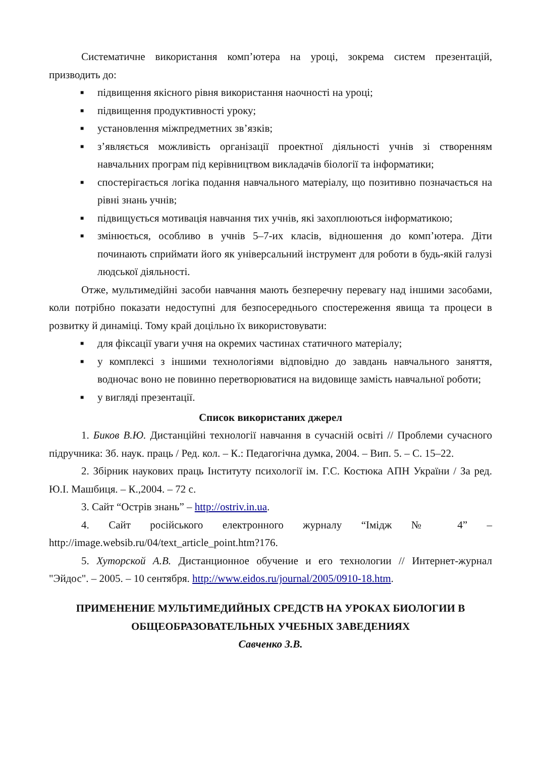Систематичне використання комп’ютера на уроці, зокрема систем презентацій, призводить до:
■ підвищення якісного рівня використання наочності на уроці;
■ підвищення продуктивності уроку;
■ установлення міжпредметних зв’язків;
■ з’являється можливість організації проектної діяльності учнів зі створенням навчальних програм під керівництвом викладачів біології та інформатики;
■ спостерігається логіка подання навчального матеріалу, що позитивно позначається на рівні знань учнів;
■ підвищується мотивація навчання тих учнів, які захоплюються інформатикою;
■ змінюється, особливо в учнів 5–7-их класів, відношення до комп’ютера. Діти починають сприймати його як універсальний інструмент для роботи в будь-якій галузі людської діяльності.
Отже, мультимедійні засоби навчання мають безперечну перевагу над іншими засобами, коли потрібно показати недоступні для безпосереднього спостереження явища та процеси в розвитку й динаміці. Тому край доцільно їх використовувати:
■ для фіксації уваги учня на окремих частинах статичного матеріалу;
■ у комплексі з іншими технологіями відповідно до завдань навчального заняття, водночас воно не повинно перетворюватися на видовище замість навчальної роботи;
■ у вигляді презентації.
Список використаних джерел
1. Биков В.Ю. Дистанційні технології навчання в сучасній освіті // Проблеми сучасного підручника: Зб. наук. праць / Ред. кол. – К.: Педагогічна думка, 2004. – Вип. 5. – С. 15–22.
2. Збірник наукових праць Інституту психології ім. Г.С. Костюка АПН України / За ред. Ю.І. Машбиця. – К.,2004. – 72 с.
3. Сайт “Острів знань” – http://ostriv.in.ua.
4. Сайт російського електронного журналу “Імідж № 4” – http://image.websib.ru/04/text_article_point.htm?176.
5. Хуторской А.В. Дистанционное обучение и его технологии // Интернет-журнал "Эйдос". – 2005. – 10 сентября. http://www.eidos.ru/journal/2005/0910-18.htm.
ПРИМЕНЕНИЕ МУЛЬТИМЕДИЙНЫХ СРЕДСТВ НА УРОКАХ БИОЛОГИИ В ОБЩЕОБРАЗОВАТЕЛЬНЫХ УЧЕБНЫХ ЗАВЕДЕНИЯХ
Савченко З.В.